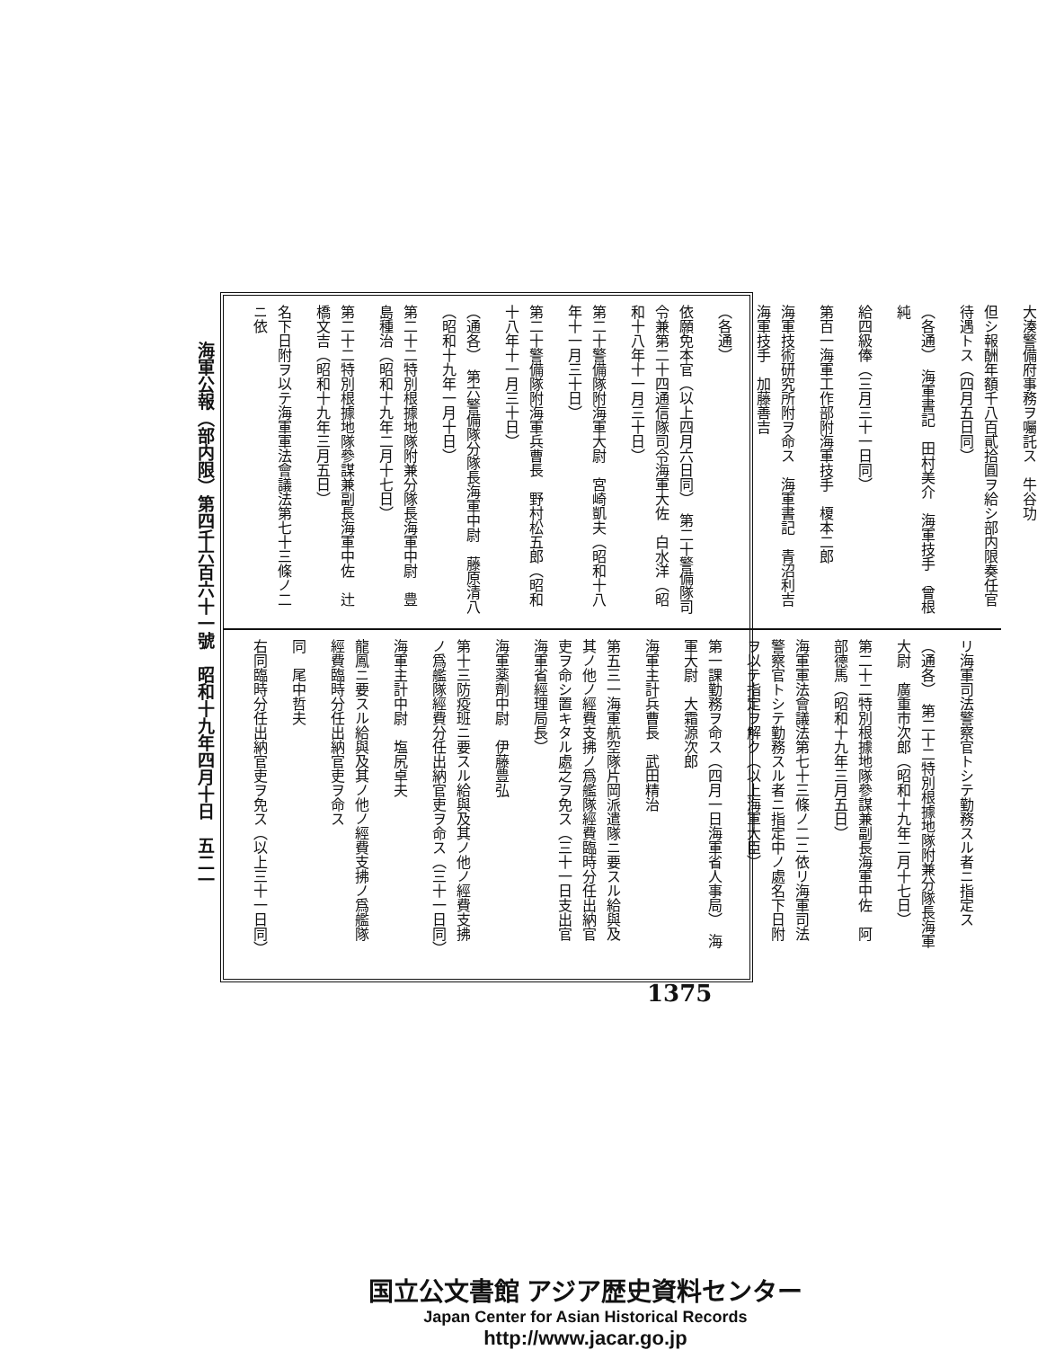海軍公報（部内限）第四千六百六十一號　昭和十九年四月十日　五二一
大湊警備府事務ヲ囑託ス　牛谷功
但シ報酬年額千八百貳拾圓ヲ給シ部内限奏任官待遇トス（四月五日同）
（各通）　海軍書記　田村美介　海軍技手　曾根純
給四級俸（三月三十一日同）
第百一海軍工作部附海軍技手　榎本二郎
海軍技術研究所附ヲ命ス　海軍書記　青沼利吉　海軍技手　加藤善吉
（各通）
依願免本官（以上四月六日同）　第二十警備隊司令兼第二十四通信隊司令海軍大佐　白水洋（昭和十八年十一月三十日）
第二十警備隊附海軍大尉　宮崎凱夫（昭和十八年十一月三十日）
第二十警備隊附海軍兵曹長　野村松五郎（昭和十八年十一月三十日）
（通各）　第六警備隊分隊長海軍中尉　藤原清八（昭和十九年一月十日）
第二十二特別根據地隊附兼分隊長海軍中尉　豊島種治（昭和十九年二月十七日）
第二十二特別根據地隊參謀兼副長海軍中佐　辻橋文吉（昭和十九年三月五日）
名下日附ヲ以テ海軍軍法會議法第七十三條ノ二ニ依
リ海軍司法警察官トシテ勤務スル者ニ指定ス
（通各）　第二十二特別根據地隊附兼分隊長海軍大尉　廣重市次郎（昭和十九年二月十七日）
第二十二特別根據地隊參謀兼副長海軍中佐　阿部德馬（昭和十九年三月五日）
海軍軍法會議法第七十三條ノ二ニ依リ海軍司法警察官トシテ勤務スル者ニ指定中ノ處名下日附ヲ以テ指定ヲ解ク（以上海軍大臣）
第一課勤務ヲ命ス（四月一日海軍省人事局）　海軍大尉　大霜源次郎
海軍主計兵曹長　武田精治
第五三一海軍航空隊片岡派遣隊ニ要スル給與及其ノ他ノ經費支拂ノ爲艦隊經費臨時分任出納官吏ヲ命シ置キタル處之ヲ免ス（三十一日支出官　海軍省經理局長）
海軍薬劑中尉　伊藤豊弘
第十三防疫班ニ要スル給與及其ノ他ノ經費支拂ノ爲艦隊經費分任出納官吏ヲ命ス（三十一日同）
海軍主計中尉　塩尻卓夫
龍鳳ニ要スル給與及其ノ他ノ經費支拂ノ爲艦隊經費臨時分任出納官吏ヲ命ス
同　尾中哲夫
右同臨時分任出納官吏ヲ免ス（以上三十一日同）
1375
国立公文書館 アジア歴史資料センター
Japan Center for Asian Historical Records
http://www.jacar.go.jp